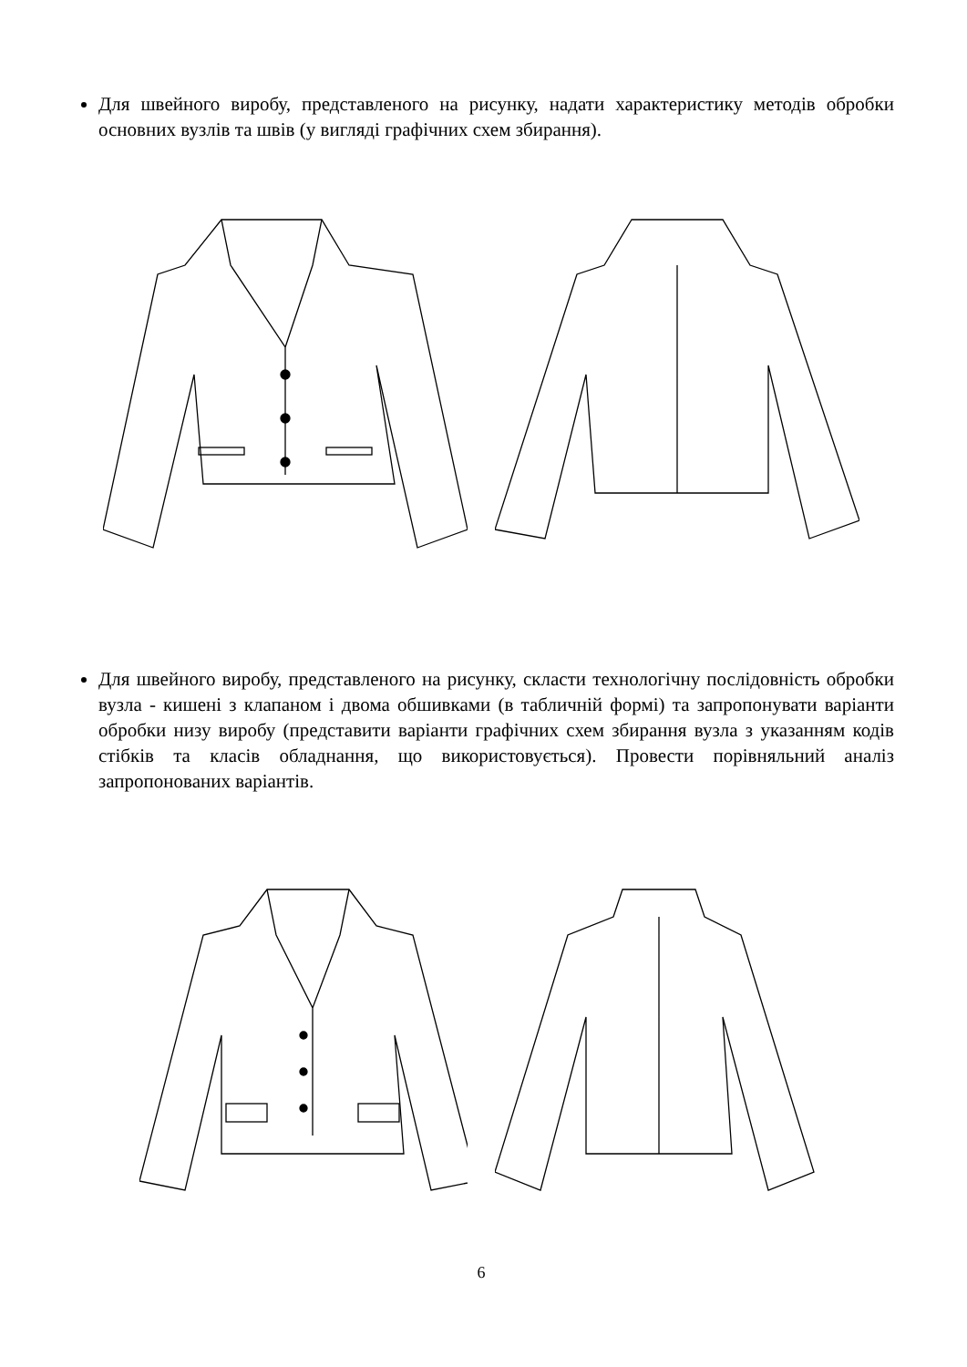Для швейного виробу, представленого на рисунку, надати характеристику методів обробки основних вузлів та швів (у вигляді графічних схем збирання).
Для швейного виробу, представленого на рисунку, скласти технологічну послідовність обробки вузла - кишені з клапаном і двома обшивками (в табличній формі) та запропонувати варіанти обробки низу виробу (представити варіанти графічних схем збирання вузла з указанням кодів стібків та класів обладнання, що використовується). Провести порівняльний аналіз запропонованих варіантів.
6